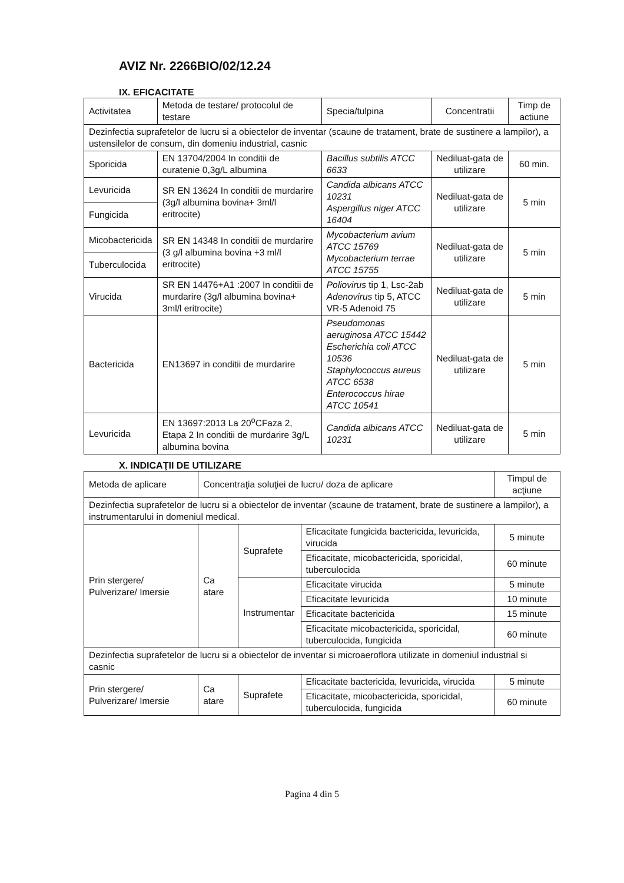AVIZ Nr. 2266BIO/02/12.24
IX. EFICACITATE
| Activitatea | Metoda de testare/ protocolul de testare | Specia/tulpina | Concentratii | Timp de actiune |
| --- | --- | --- | --- | --- |
| Dezinfectia suprafetelor de lucru si a obiectelor de inventar (scaune de tratament, brate de sustinere a lampilor), a ustensilelor de consum, din domeniu industrial, casnic | | | | |
| Sporicida | EN 13704/2004 In conditii de curatenie 0,3g/L albumina | Bacillus subtilis ATCC 6633 | Nediluat-gata de utilizare | 60 min. |
| Levuricida | SR EN 13624 In conditii de murdarire (3g/l albumina bovina+ 3ml/l eritrocite) | Candida albicans ATCC 10231 Aspergillus niger ATCC 16404 | Nediluat-gata de utilizare | 5 min |
| Fungicida | | | | |
| Micobactericida | SR EN 14348 In conditii de murdarire (3 g/l albumina bovina +3 ml/l eritrocite) | Mycobacterium avium ATCC 15769 Mycobacterium terrae ATCC 15755 | Nediluat-gata de utilizare | 5 min |
| Tuberculocida | | | | |
| Virucida | SR EN 14476+A1 :2007 In conditii de murdarire (3g/l albumina bovina+ 3ml/l eritrocite) | Poliovirus tip 1, Lsc-2ab Adenovirus tip 5, ATCC VR-5 Adenoid 75 | Nediluat-gata de utilizare | 5 min |
| Bactericida | EN13697 in conditii de murdarire | Pseudomonas aeruginosa ATCC 15442 Escherichia coli ATCC 10536 Staphylococcus aureus ATCC 6538 Enterococcus hirae ATCC 10541 | Nediluat-gata de utilizare | 5 min |
| Levuricida | EN 13697:2013 La 20<sup>o</sup>CFaza 2, Etapa 2 In conditii de murdarire 3g/L albumina bovina | Candida albicans ATCC 10231 | Nediluat-gata de utilizare | 5 min |
X. INDICAŢII DE UTILIZARE
| Metoda de aplicare | Concentraţia soluţiei de lucru/ doza de aplicare | | | Timpul de acţiune |
| --- | --- | --- | --- | --- |
| Dezinfectia suprafetelor de lucru si a obiectelor de inventar (scaune de tratament, brate de sustinere a lampilor), a instrumentarului in domeniul medical. | | | | |
| Prin stergere/ Pulverizare/ Imersie | Ca atare | Suprafete | Eficacitate fungicida bactericida, levuricida, virucida | 5 minute |
| | | | Eficacitate, micobactericida, sporicidal, tuberculocida | 60 minute |
| | | Instrumentar | Eficacitate virucida | 5 minute |
| | | | Eficacitate levuricida | 10 minute |
| | | | Eficacitate bactericida | 15 minute |
| | | | Eficacitate micobactericida, sporicidal, tuberculocida, fungicida | 60 minute |
| Dezinfectia suprafetelor de lucru si a obiectelor de inventar si microaeroflora utilizate in domeniul industrial si casnic | | | | |
| Prin stergere/ Pulverizare/ Imersie | Ca atare | Suprafete | Eficacitate bactericida, levuricida, virucida | 5 minute |
| | | | Eficacitate, micobactericida, sporicidal, tuberculocida, fungicida | 60 minute |
Pagina 4 din 5